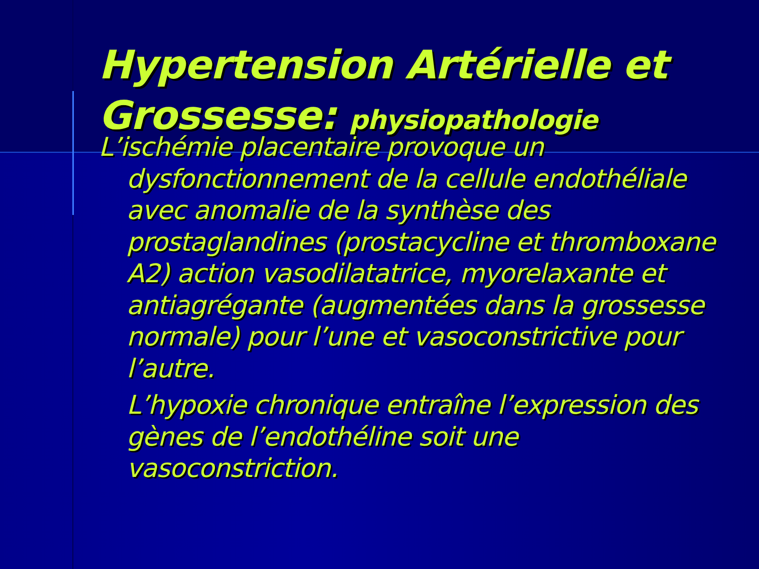Hypertension Artérielle et Grossesse: physiopathologie
L’ischémie placentaire provoque un dysfonctionnement de la cellule endothéliale avec anomalie de la synthèse des prostaglandines (prostacycline et thromboxane A2) action vasodilatatrice, myorelaxante et antiagrégante (augmentées dans la grossesse normale) pour l’une et vasoconstrictive pour l’autre.
L’hypoxie chronique entraîne l’expression des gènes de l’endothéline soit une vasoconstriction.